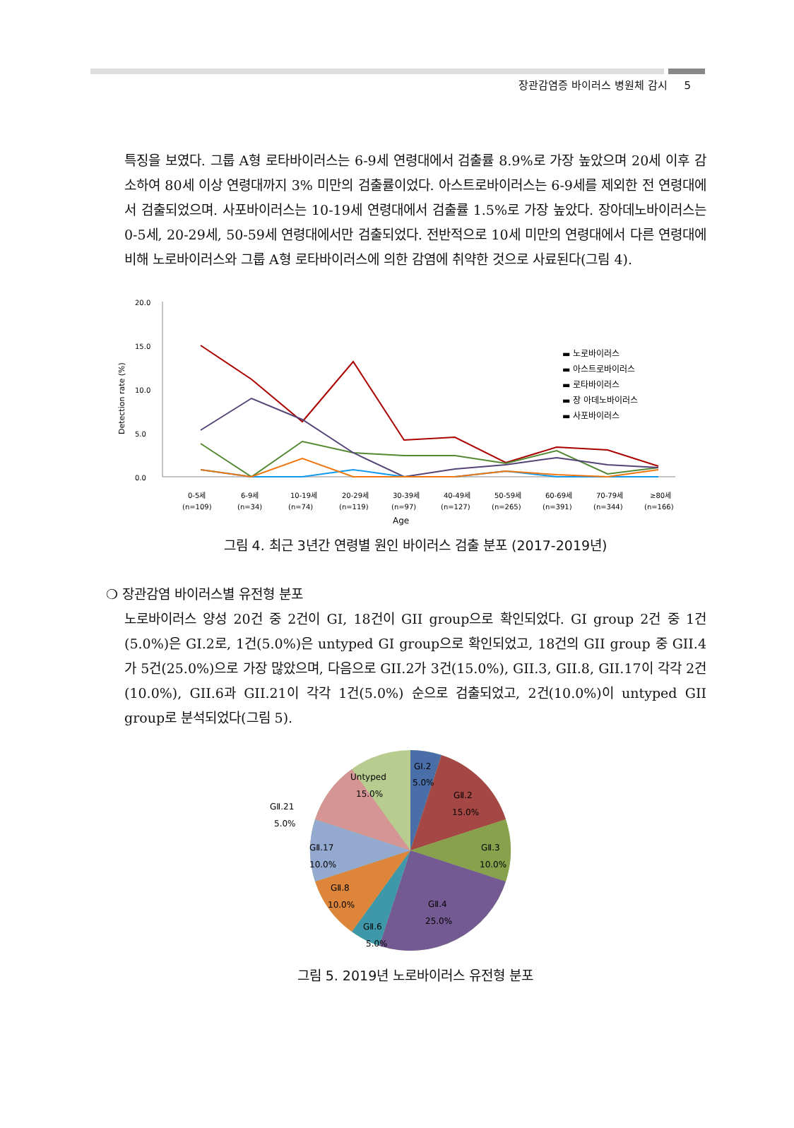장관감염증 바이러스 병원체 감시 5
특징을 보였다. 그룹 A형 로타바이러스는 6-9세 연령대에서 검출률 8.9%로 가장 높았으며 20세 이후 감소하여 80세 이상 연령대까지 3% 미만의 검출률이었다. 아스트로바이러스는 6-9세를 제외한 전 연령대에서 검출되었으며. 사포바이러스는 10-19세 연령대에서 검출률 1.5%로 가장 높았다. 장아데노바이러스는 0-5세, 20-29세, 50-59세 연령대에서만 검출되었다. 전반적으로 10세 미만의 연령대에서 다른 연령대에 비해 노로바이러스와 그룹 A형 로타바이러스에 의한 감염에 취약한 것으로 사료된다(그림 4).
Detection rate (%)
20.0
15.0
10.0
5.0
0.0
0-5세
6-9세
10-19세
20-29세
30-39세
40-49세
50-59세
60-69세
70-79세
≥80세
(n=109)
(n=34)
(n=74)
(n=119)
(n=97)
(n=127)
(n=265)
(n=391)
(n=344)
(n=166)
Age
▬ 노로바이러스
▬ 아스트로바이러스
▬ 로타바이러스
▬ 장 아데노바이러스
▬ 사포바이러스
그림 4. 최근 3년간 연령별 원인 바이러스 검출 분포 (2017-2019년)
❍ 장관감염 바이러스별 유전형 분포
노로바이러스 양성 20건 중 2건이 GI, 18건이 GII group으로 확인되었다. GI group 2건 중 1건(5.0%)은 GI.2로, 1건(5.0%)은 untyped GI group으로 확인되었고, 18건의 GII group 중 GII.4가 5건(25.0%)으로 가장 많았으며, 다음으로 GII.2가 3건(15.0%), GII.3, GII.8, GII.17이 각각 2건(10.0%), GII.6과 GII.21이 각각 1건(5.0%) 순으로 검출되었고, 2건(10.0%)이 untyped GII group로 분석되었다(그림 5).
GⅠ.2
5.0%
Untyped
15.0%
GⅡ.2
15.0%
GⅡ.3
10.0%
GⅡ.4
25.0%
GⅡ.6
5.0%
GⅡ.8
10.0%
GⅡ.17
10.0%
GⅡ.21
5.0%
그림 5. 2019년 노로바이러스 유전형 분포